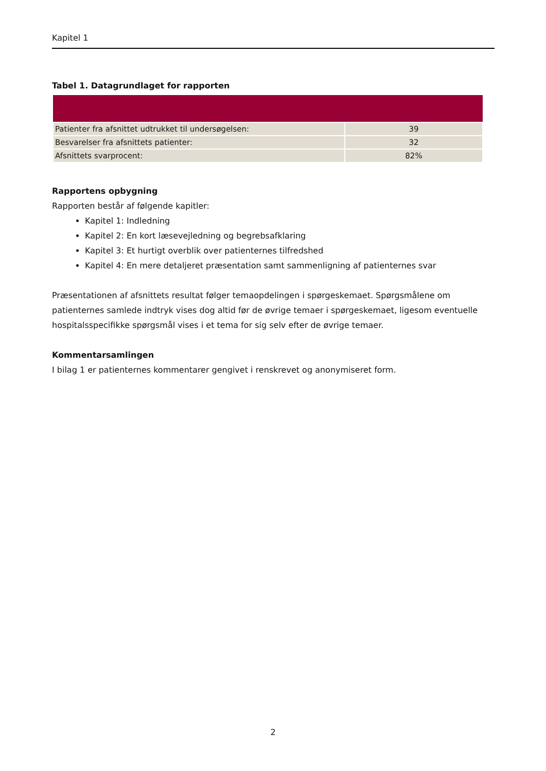Kapitel 1
Tabel 1. Datagrundlaget for rapporten
| Patienter fra afsnittet udtrukket til undersøgelsen: | 39 |
| Besvarelser fra afsnittets patienter: | 32 |
| Afsnittets svarprocent: | 82% |
Rapportens opbygning
Rapporten består af følgende kapitler:
Kapitel 1: Indledning
Kapitel 2: En kort læsevejledning og begrebsafklaring
Kapitel 3: Et hurtigt overblik over patienternes tilfredshed
Kapitel 4: En mere detaljeret præsentation samt sammenligning af patienternes svar
Præsentationen af afsnittets resultat følger temaopdelingen i spørgeskemaet. Spørgsmålene om patienternes samlede indtryk vises dog altid før de øvrige temaer i spørgeskemaet, ligesom eventuelle hospitalsspecifikke spørgsmål vises i et tema for sig selv efter de øvrige temaer.
Kommentarsamlingen
I bilag 1 er patienternes kommentarer gengivet i renskrevet og anonymiseret form.
2